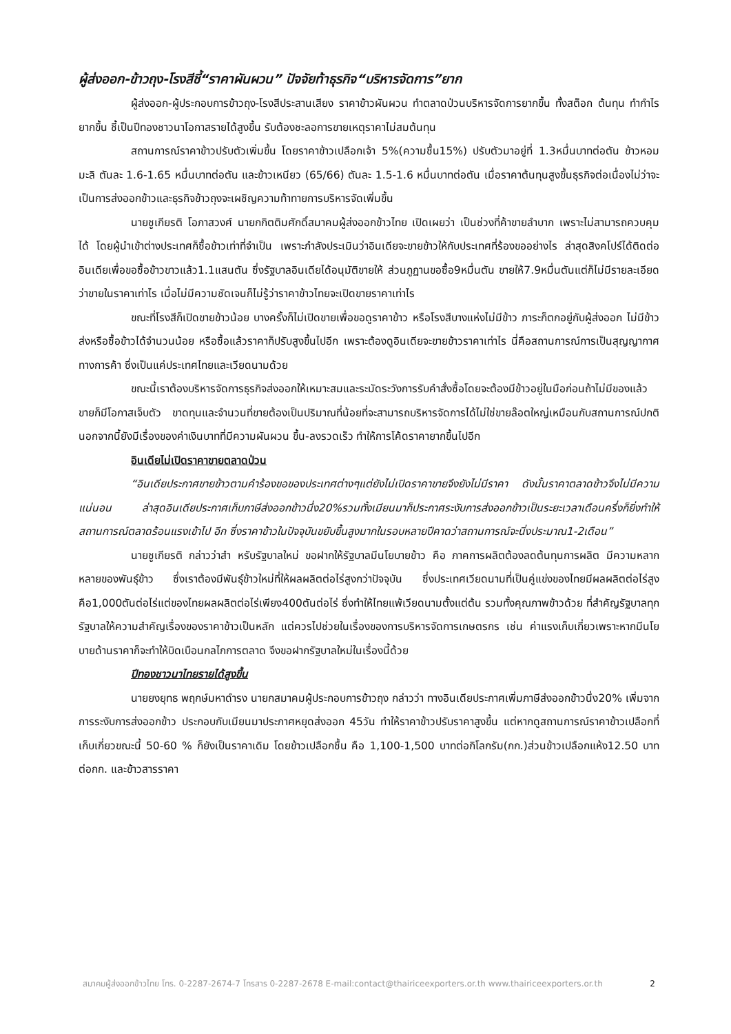ผู้ส่งออก-ข้าวถุง-โรงสีชี้“ราคาผันผวน” ปัจจัยท้าธุรกิจ“บริหารจัดการ”ยาก
ผู้ส่งออก-ผู้ประกอบการข้าวถุง-โรงสีประสานเสียง ราคาข้าวผันผวน ทำตลาดป่วนบริหารจัดการยากขึ้น ทั้งสต็อก ต้นทุน ทำกำไรยากขึ้น ชี้เป็นปีทองชาวนาโอกาสรายได้สูงขึ้น รับต้องชะลอการขายเหตุราคาไม่สมต้นทุน
สถานการณ์ราคาข้าวปรับตัวเพิ่มขึ้น โดยราคาข้าวเปลือกเจ้า 5%(ความชื้น15%) ปรับตัวมาอยู่ที่ 1.3หมื่นบาทต่อตัน ข้าวหอมมะลิ ตันละ 1.6-1.65 หมื่นบาทต่อตัน และข้าวเหนียว (65/66) ตันละ 1.5-1.6 หมื่นบาทต่อตัน เมื่อราคาต้นทุนสูงขึ้นธุรกิจต่อเนื่องไม่ว่าจะเป็นการส่งออกข้าวและธุรกิจข้าวถุงจะเผชิญความท้าทายการบริหารจัดเพิ่มขึ้น
นายชูเกียรติ โอภาสวงศ์ นายกกิตติมศักดิ์สมาคมผู้ส่งออกข้าวไทย เปิดเผยว่า เป็นช่วงที่ค้าขายลำบาก เพราะไม่สามารถควบคุมได้ โดยผู้นำเข้าต่างประเทศก็ซื้อข้าวเท่าที่จำเป็น เพราะกำลังประเมินว่าอินเดียจะขายข้าวให้กับประเทศที่ร้องขออย่างไร ล่าสุดสิงคโปร์ได้ติดต่ออินเดียเพื่อขอซื้อข้าวขาวแล้ว1.1แสนตัน ซึ่งรัฐบาลอินเดียได้อนุมัติขายให้ ส่วนภูฏานขอซื้อ9หมื่นตัน ขายให้7.9หมื่นตันแต่ก็ไม่มีรายละเอียด ว่าขายในราคาเท่าไร เมื่อไม่มีความชัดเจนก็ไม่รู้ว่าราคาข้าวไทยจะเปิดขายราคาเท่าไร
ขณะที่โรงสีก็เปิดขายข้าวน้อย บางครั้งก็ไม่เปิดขายเพื่อขอดูราคาข้าว หรือโรงสีบางแห่งไม่มีข้าว ภาระก็ตกอยู่กับผู้ส่งออก ไม่มีข้าวส่งหรือซื้อข้าวได้จำนวนน้อย หรือซื้อแล้วราคาก็ปรับสูงขึ้นไปอีก เพราะต้องดูอินเดียจะขายข้าวราคาเท่าไร นี่คือสถานการณ์การเป็นสุญญากาศทางการค้า ซึ่งเป็นแค่ประเทศไทยและเวียดนามด้วย
ขณะนี้เราต้องบริหารจัดการธุรกิจส่งออกให้เหมาะสมและระมัดระวังการรับคำสั่งซื้อโดยจะต้องมีข้าวอยู่ในมือก่อนถ้าไม่มีของแล้วขายก็มีโอกาสเจ็บตัว ขาดทุนและจำนวนที่ขายต้องเป็นปริมาณที่น้อยที่จะสามารถบริหารจัดการได้ไม่ใช่ขายล๊อตใหญ่เหมือนกับสถานการณ์ปกติ นอกจากนี้ยังมีเรื่องของค่าเงินบาทที่มีความผันผวน ขึ้น-ลงรวดเร็ว ทำให้การโค้ดราคายากขึ้นไปอีก
อินเดียไม่เปิดราคาขายตลาดป่วน
“อินเดียประกาศขายข้าวตามคำร้องขอของประเทศต่างๆแต่ยังไม่เปิดราคาขายจึงยังไม่มีราคา ดังนั้นราคาตลาดข้าวจึงไม่มีความแน่นอน ล่าสุดอินเดียประกาศเก็บภาษีส่งออกข้าวนึ่ง20%รวมทั้งเมียนมาก็ประกาศระงับการส่งออกข้าวเป็นระยะเวลาเดือนครึ่งก็ยิ่งทำให้สถานการณ์ตลาดร้อนแรงเข้าไป อีก ซึ่งราคาข้าวในปัจจุบันขยับขึ้นสูงมากในรอบหลายปีคาดว่าสถานการณ์จะนิ่งประมาณ1-2เดือน”
นายชูเกียรติ กล่าวว่าสำ หรับรัฐบาลใหม่ ขอฝากให้รัฐบาลมีนโยบายข้าว คือ ภาคการผลิตต้องลดต้นทุนการผลิต มีความหลากหลายของพันธุ์ข้าว ซึ่งเราต้องมีพันธุ์ข้าวใหม่ที่ให้ผลผลิตต่อไร่สูงกว่าปัจจุบัน ซึ่งประเทศเวียดนามที่เป็นคู่แข่งของไทยมีผลผลิตต่อไร่สูง คือ1,000ตันต่อไร่แต่ของไทยผลผลิตต่อไร่เพียง400ตันต่อไร่ ซึ่งทำให้ไทยแพ้เวียดนามตั้งแต่ต้น รวมทั้งคุณภาพข้าวด้วย ที่สำคัญรัฐบาลทุกรัฐบาลให้ความสำคัญเรื่องของราคาข้าวเป็นหลัก แต่ควรไปช่วยในเรื่องของการบริหารจัดการเกษตรกร เช่น ค่าแรงเก็บเกี่ยวเพราะหากมีนโยบายด้านราคาก็จะทำให้บิดเบือนกลไกการตลาด จึงขอฝากรัฐบาลใหม่ในเรื่องนี้ด้วย
ปีทองชาวนาไทยรายได้สูงขึ้น
นายยงยุทธ พฤกษ์มหาดำรง นายกสมาคมผู้ประกอบการข้าวถุง กล่าวว่า ทางอินเดียประกาศเพิ่มภาษีส่งออกข้าวนึ่ง20% เพิ่มจากการระงับการส่งออกข้าว ประกอบกับเมียนมาประกาศหยุดส่งออก 45วัน ทำให้ราคาข้าวปรับราคาสูงขึ้น แต่หากดูสถานการณ์ราคาข้าวเปลือกที่เก็บเกี่ยวขณะนี้ 50-60 % ก็ยังเป็นราคาเดิม โดยข้าวเปลือกชื้น คือ 1,100-1,500 บาทต่อกิโลกรัม(กก.)ส่วนข้าวเปลือกแห้ง12.50 บาทต่อกก. และข้าวสารราคา
สมาคมผู้ส่งออกข้าวไทย โทร. 0-2287-2674-7 โทรสาร 0-2287-2678 E-mail:contact@thairiceexporters.or.th www.thairiceexporters.or.th 2